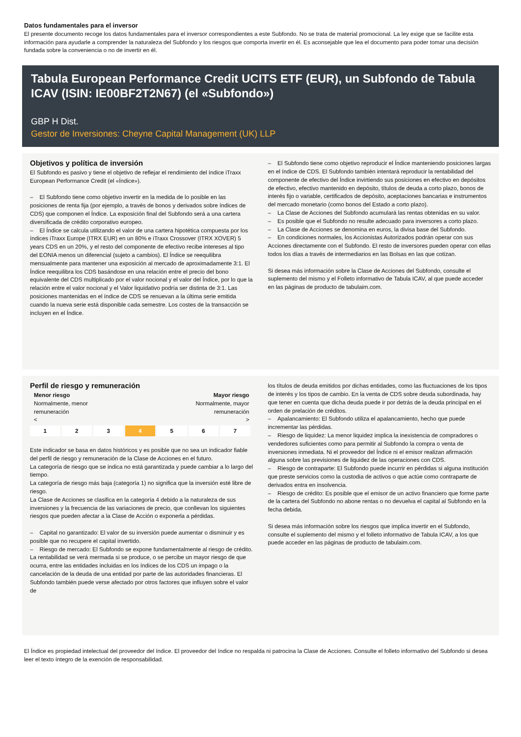Datos fundamentales para el inversor
El presente documento recoge los datos fundamentales para el inversor correspondientes a este Subfondo. No se trata de material promocional. La ley exige que se facilite esta información para ayudarle a comprender la naturaleza del Subfondo y los riesgos que comporta invertir en él. Es aconsejable que lea el documento para poder tomar una decisión fundada sobre la conveniencia o no de invertir en él.
Tabula European Performance Credit UCITS ETF (EUR), un Subfondo de Tabula ICAV (ISIN: IE00BF2T2N67) (el «Subfondo»)
GBP H Dist.
Gestor de Inversiones: Cheyne Capital Management (UK) LLP
Objetivos y política de inversión
El Subfondo es pasivo y tiene el objetivo de reflejar el rendimiento del índice iTraxx European Performance Credit (el «Índice»).
– El Subfondo tiene como objetivo invertir en la medida de lo posible en las posiciones de renta fija (por ejemplo, a través de bonos y derivados sobre índices de CDS) que componen el Índice. La exposición final del Subfondo será a una cartera diversificada de crédito corporativo europeo.
– El Índice se calcula utilizando el valor de una cartera hipotética compuesta por los índices iTraxx Europe (ITRX EUR) en un 80% e iTraxx Crossover (ITRX XOVER) 5 years CDS en un 20%, y el resto del componente de efectivo recibe intereses al tipo del EONIA menos un diferencial (sujeto a cambios). El Índice se reequilibra mensualmente para mantener una exposición al mercado de aproximadamente 3:1. El Índice reequilibra los CDS basándose en una relación entre el precio del bono equivalente del CDS multiplicado por el valor nocional y el valor del Índice, por lo que la relación entre el valor nocional y el Valor liquidativo podría ser distinta de 3:1. Las posiciones mantenidas en el índice de CDS se renuevan a la última serie emitida cuando la nueva serie está disponible cada semestre. Los costes de la transacción se incluyen en el Índice.
– El Subfondo tiene como objetivo reproducir el Índice manteniendo posiciones largas en el índice de CDS. El Subfondo también intentará reproducir la rentabilidad del componente de efectivo del Índice invirtiendo sus posiciones en efectivo en depósitos de efectivo, efectivo mantenido en depósito, títulos de deuda a corto plazo, bonos de interés fijo o variable, certificados de depósito, aceptaciones bancarias e instrumentos del mercado monetario (como bonos del Estado a corto plazo).
– La Clase de Acciones del Subfondo acumulará las rentas obtenidas en su valor.
– Es posible que el Subfondo no resulte adecuado para inversores a corto plazo.
– La Clase de Acciones se denomina en euros, la divisa base del Subfondo.
– En condiciones normales, los Accionistas Autorizados podrán operar con sus Acciones directamente con el Subfondo. El resto de inversores pueden operar con ellas todos los días a través de intermediarios en las Bolsas en las que cotizan.
Si desea más información sobre la Clase de Acciones del Subfondo, consulte el suplemento del mismo y el Folleto informativo de Tabula ICAV, al que puede acceder en las páginas de producto de tabulaim.com.
Perfil de riesgo y remuneración
Menor riesgo Mayor riesgo
Normalmente, menor
remuneración
< Normalmente, mayor
remuneración
>
| 1 | 2 | 3 | 4 | 5 | 6 | 7 |
Este indicador se basa en datos históricos y es posible que no sea un indicador fiable del perfil de riesgo y remuneración de la Clase de Acciones en el futuro.
La categoría de riesgo que se indica no está garantizada y puede cambiar a lo largo del tiempo.
La categoría de riesgo más baja (categoría 1) no significa que la inversión esté libre de riesgo.
La Clase de Acciones se clasifica en la categoría 4 debido a la naturaleza de sus inversiones y la frecuencia de las variaciones de precio, que conllevan los siguientes riesgos que pueden afectar a la Clase de Acción o exponerla a pérdidas.
– Capital no garantizado: El valor de su inversión puede aumentar o disminuir y es posible que no recupere el capital invertido.
– Riesgo de mercado: El Subfondo se expone fundamentalmente al riesgo de crédito. La rentabilidad se verá mermada si se produce, o se percibe un mayor riesgo de que ocurra, entre las entidades incluidas en los índices de los CDS un impago o la cancelación de la deuda de una entidad por parte de las autoridades financieras. El Subfondo también puede verse afectado por otros factores que influyen sobre el valor de
los títulos de deuda emitidos por dichas entidades, como las fluctuaciones de los tipos de interés y los tipos de cambio. En la venta de CDS sobre deuda subordinada, hay que tener en cuenta que dicha deuda puede ir por detrás de la deuda principal en el orden de prelación de créditos.
– Apalancamiento: El Subfondo utiliza el apalancamiento, hecho que puede incrementar las pérdidas.
– Riesgo de liquidez: La menor liquidez implica la inexistencia de compradores o vendedores suficientes como para permitir al Subfondo la compra o venta de inversiones inmediata. Ni el proveedor del Índice ni el emisor realizan afirmación alguna sobre las previsiones de liquidez de las operaciones con CDS.
– Riesgo de contraparte: El Subfondo puede incurrir en pérdidas si alguna institución que preste servicios como la custodia de activos o que actúe como contraparte de derivados entra en insolvencia.
– Riesgo de crédito: Es posible que el emisor de un activo financiero que forme parte de la cartera del Subfondo no abone rentas o no devuelva el capital al Subfondo en la fecha debida.
Si desea más información sobre los riesgos que implica invertir en el Subfondo, consulte el suplemento del mismo y el folleto informativo de Tabula ICAV, a los que puede acceder en las páginas de producto de tabulaim.com.
El Índice es propiedad intelectual del proveedor del índice. El proveedor del índice no respalda ni patrocina la Clase de Acciones. Consulte el folleto informativo del Subfondo si desea leer el texto íntegro de la exención de responsabilidad.